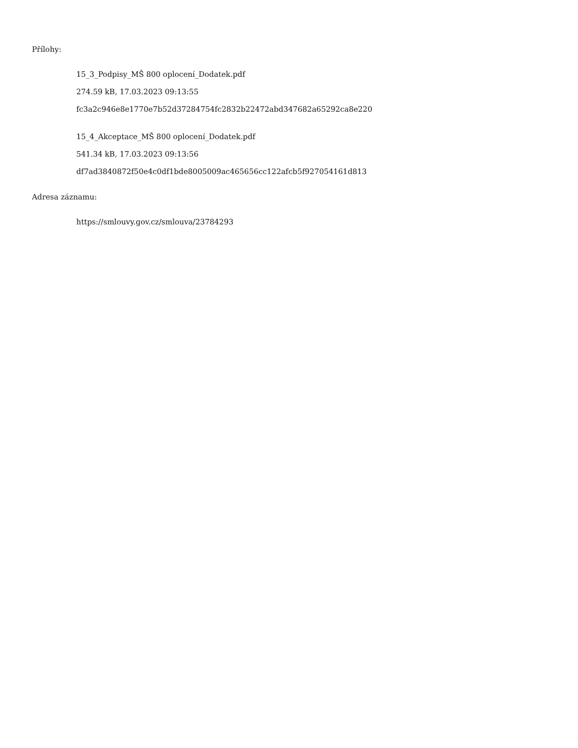Přílohy:
15_3_Podpisy_MŠ 800 oplocení_Dodatek.pdf
274.59 kB, 17.03.2023 09:13:55
fc3a2c946e8e1770e7b52d37284754fc2832b22472abd347682a65292ca8e220
15_4_Akceptace_MŠ 800 oplocení_Dodatek.pdf
541.34 kB, 17.03.2023 09:13:56
df7ad3840872f50e4c0df1bde8005009ac465656cc122afcb5f927054161d813
Adresa záznamu:
https://smlouvy.gov.cz/smlouva/23784293